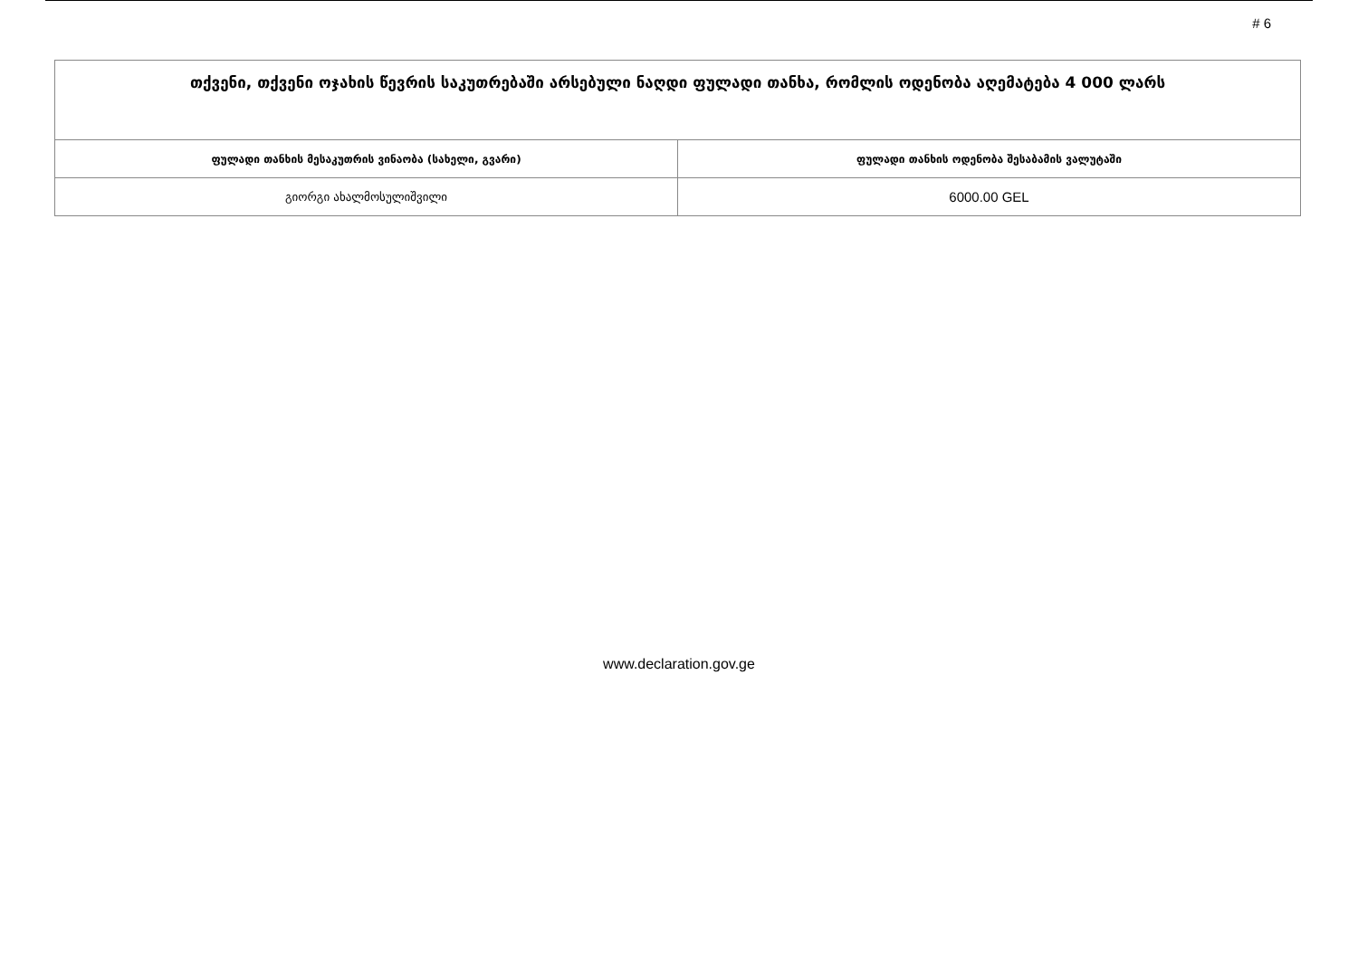# 6
| თქვენი, თქვენი ოჯახის წევრის საკუთრებაში არსებული ნაღდი ფულადი თანხა, რომლის ოდენობა აღემატება 4 000 ლარს | |
| ფულადი თანხის მესაკუთრის ვინაობა (სახელი, გვარი) | ფულადი თანხის ოდენობა შესაბამის ვალუტაში |
| გიორგი ახალმოსულიშვილი | 6000.00 GEL |
www.declaration.gov.ge